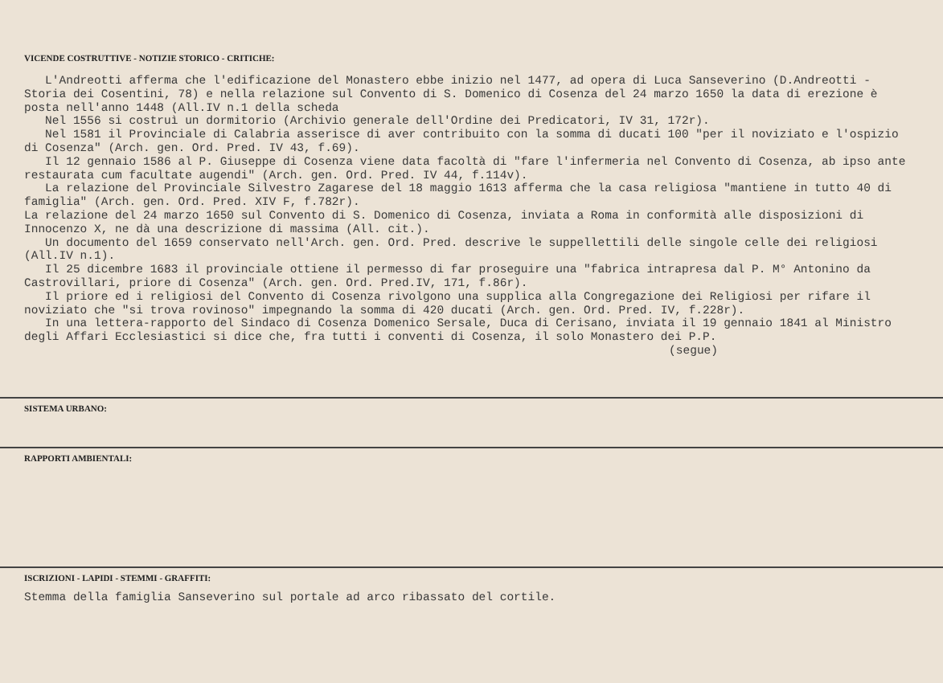VICENDE COSTRUTTIVE - NOTIZIE STORICO - CRITICHE:
L'Andreotti afferma che l'edificazione del Monastero ebbe inizio nel 1477, ad opera di Luca Sanseverino (D.Andreotti - Storia dei Cosentini, 78) e nella relazione sul Convento di S. Domenico di Cosenza del 24 marzo 1650 la data di erezione è posta nell'anno 1448 (All.IV n.1 della scheda
Nel 1556 si costruì un dormitorio (Archivio generale dell'Ordine dei Predicatori, IV 31, 172r).
Nel 1581 il Provinciale di Calabria asserisce di aver contribuito con la somma di ducati 100 "per il noviziato e l'ospizio di Cosenza" (Arch. gen. Ord. Pred. IV 43, f.69).
Il 12 gennaio 1586 al P. Giuseppe di Cosenza viene data facoltà di "fare l'infermeria nel Convento di Cosenza, ab ipso ante restaurata cum facultate augendi" (Arch. gen. Ord. Pred. IV 44, f.114v).
La relazione del Provinciale Silvestro Zagarese del 18 maggio 1613 afferma che la casa religiosa "mantiene in tutto 40 di famiglia" (Arch. gen. Ord. Pred. XIV F, f.782r).
La relazione del 24 marzo 1650 sul Convento di S. Domenico di Cosenza, inviata a Roma in conformità alle disposizioni di Innocenzo X, ne dà una descrizione di massima (All. cit.).
Un documento del 1659 conservato nell'Arch. gen. Ord. Pred. descrive le suppellettili delle singole celle dei religiosi (All.IV n.1).
Il 25 dicembre 1683 il provinciale ottiene il permesso di far proseguire una "fabrica intrapresa dal P. M° Antonino da Castrovillari, priore di Cosenza" (Arch. gen. Ord. Pred.IV, 171, f.86r).
Il priore ed i religiosi del Convento di Cosenza rivolgono una supplica alla Congregazione dei Religiosi per rifare il noviziato che "si trova rovinoso" impegnando la somma di 420 ducati (Arch. gen. Ord. Pred. IV, f.228r).
In una lettera-rapporto del Sindaco di Cosenza Domenico Sersale, Duca di Cerisano, inviata il 19 gennaio 1841 al Ministro degli Affari Ecclesiastici si dice che, fra tutti i conventi di Cosenza, il solo Monastero dei P.P.
(segue)
SISTEMA URBANO:
RAPPORTI AMBIENTALI:
ISCRIZIONI - LAPIDI - STEMMI - GRAFFITI:
Stemma della famiglia Sanseverino sul portale ad arco ribassato del cortile.